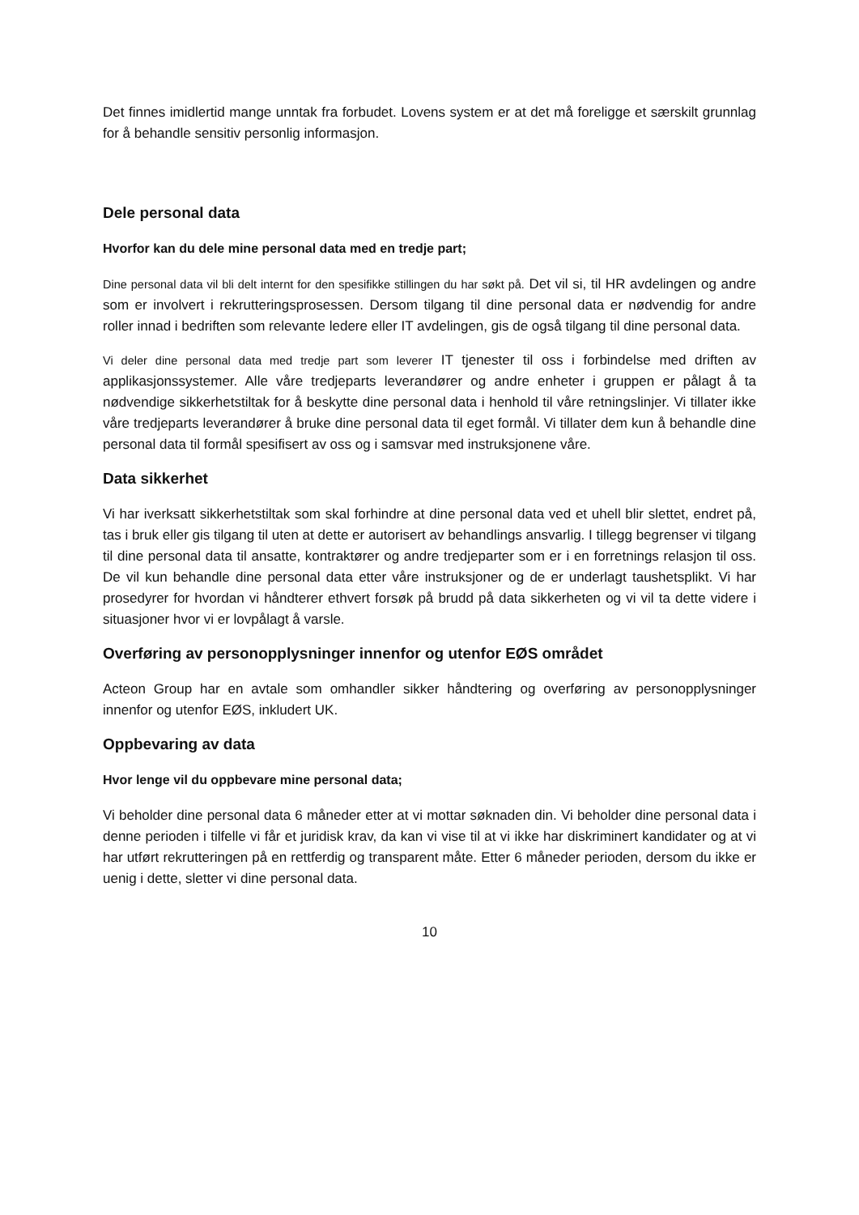Det finnes imidlertid mange unntak fra forbudet. Lovens system er at det må foreligge et særskilt grunnlag for å behandle sensitiv personlig informasjon.
Dele personal data
Hvorfor kan du dele mine personal data med en tredje part;
Dine personal data vil bli delt internt for den spesifikke stillingen du har søkt på. Det vil si, til HR avdelingen og andre som er involvert i rekrutteringsprosessen. Dersom tilgang til dine personal data er nødvendig for andre roller innad i bedriften som relevante ledere eller IT avdelingen, gis de også tilgang til dine personal data.
Vi deler dine personal data med tredje part som leverer IT tjenester til oss i forbindelse med driften av applikasjonssystemer. Alle våre tredjeparts leverandører og andre enheter i gruppen er pålagt å ta nødvendige sikkerhetstiltak for å beskytte dine personal data i henhold til våre retningslinjer. Vi tillater ikke våre tredjeparts leverandører å bruke dine personal data til eget formål. Vi tillater dem kun å behandle dine personal data til formål spesifisert av oss og i samsvar med instruksjonene våre.
Data sikkerhet
Vi har iverksatt sikkerhetstiltak som skal forhindre at dine personal data ved et uhell blir slettet, endret på, tas i bruk eller gis tilgang til uten at dette er autorisert av behandlings ansvarlig. I tillegg begrenser vi tilgang til dine personal data til ansatte, kontraktører og andre tredjeparter som er i en forretnings relasjon til oss. De vil kun behandle dine personal data etter våre instruksjoner og de er underlagt taushetsplikt. Vi har prosedyrer for hvordan vi håndterer ethvert forsøk på brudd på data sikkerheten og vi vil ta dette videre i situasjoner hvor vi er lovpålagt å varsle.
Overføring av personopplysninger innenfor og utenfor EØS området
Acteon Group har en avtale som omhandler sikker håndtering og overføring av personopplysninger innenfor og utenfor EØS, inkludert UK.
Oppbevaring av data
Hvor lenge vil du oppbevare mine personal data;
Vi beholder dine personal data 6 måneder etter at vi mottar søknaden din. Vi beholder dine personal data i denne perioden i tilfelle vi får et juridisk krav, da kan vi vise til at vi ikke har diskriminert kandidater og at vi har utført rekrutteringen på en rettferdig og transparent måte. Etter 6 måneder perioden, dersom du ikke er uenig i dette, sletter vi dine personal data.
10